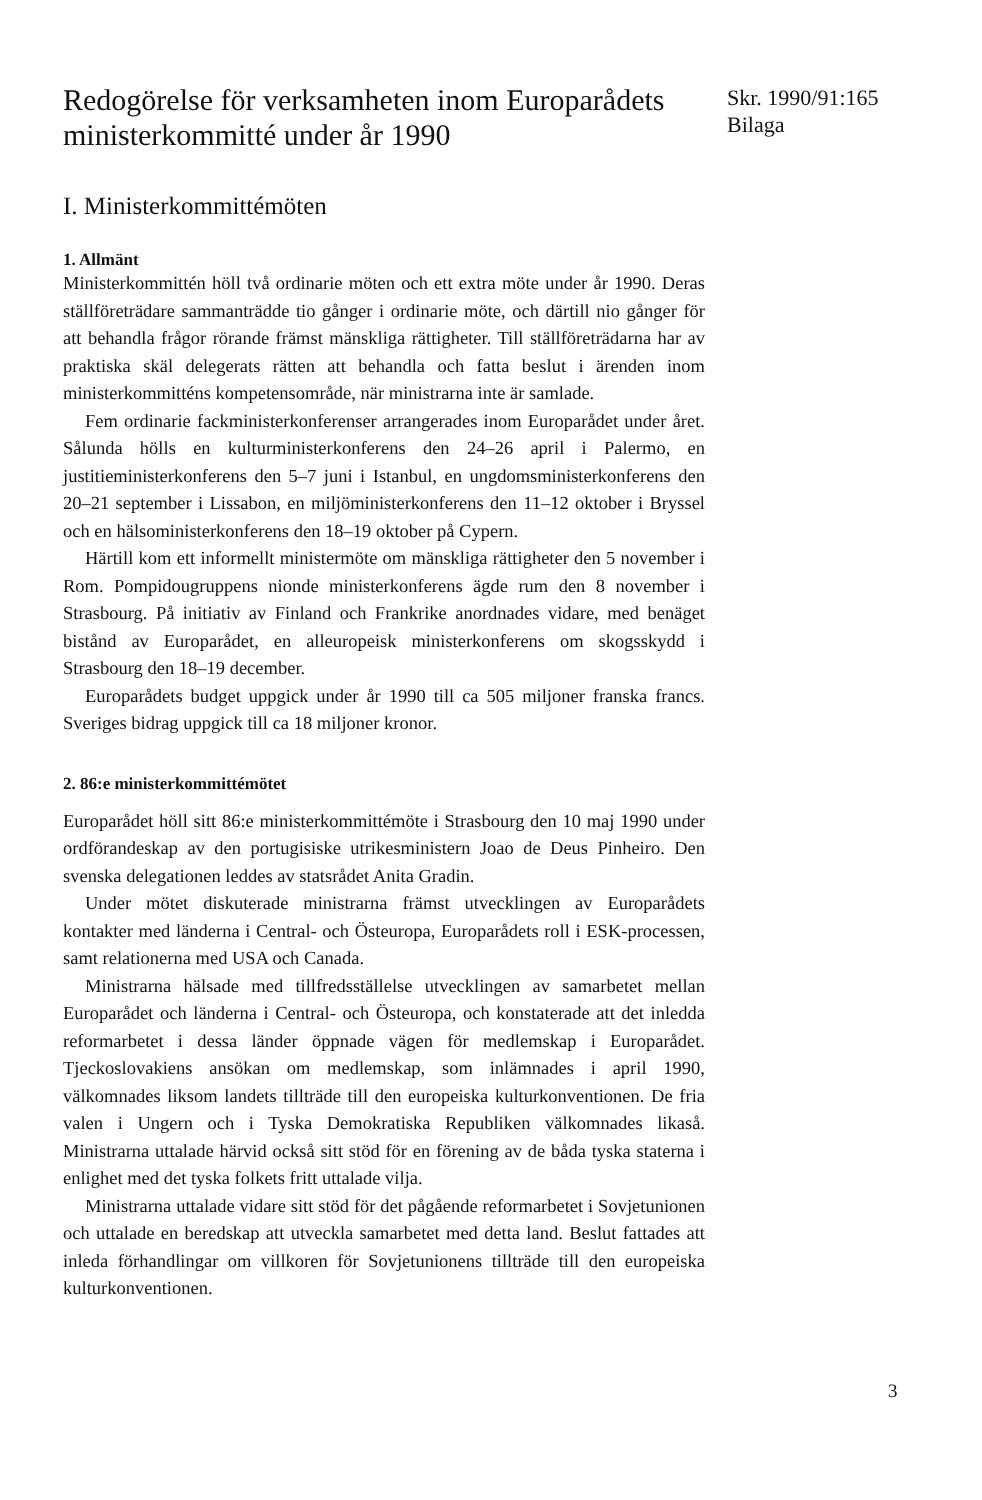Skr. 1990/91:165
Bilaga
Redogörelse för verksamheten inom Europarådets ministerkommitté under år 1990
I. Ministerkommittémöten
1. Allmänt
Ministerkommittén höll två ordinarie möten och ett extra möte under år 1990. Deras ställföreträdare sammanträdde tio gånger i ordinarie möte, och därtill nio gånger för att behandla frågor rörande främst mänskliga rättigheter. Till ställföreträdarna har av praktiska skäl delegerats rätten att behandla och fatta beslut i ärenden inom ministerkommitténs kompetensområde, när ministrarna inte är samlade.
Fem ordinarie fackministerkonferenser arrangerades inom Europarådet under året. Sålunda hölls en kulturministerkonferens den 24–26 april i Palermo, en justitieministerkonferens den 5–7 juni i Istanbul, en ungdomsministerkonferens den 20–21 september i Lissabon, en miljöministerkonferens den 11–12 oktober i Bryssel och en hälsoministerkonferens den 18–19 oktober på Cypern.
Härtill kom ett informellt ministermöte om mänskliga rättigheter den 5 november i Rom. Pompidougruppens nionde ministerkonferens ägde rum den 8 november i Strasbourg. På initiativ av Finland och Frankrike anordnades vidare, med benäget bistånd av Europarådet, en alleuropeisk ministerkonferens om skogsskydd i Strasbourg den 18–19 december.
Europarådets budget uppgick under år 1990 till ca 505 miljoner franska francs. Sveriges bidrag uppgick till ca 18 miljoner kronor.
2. 86:e ministerkommittémötet
Europarådet höll sitt 86:e ministerkommittémöte i Strasbourg den 10 maj 1990 under ordförandeskap av den portugisiske utrikesministern Joao de Deus Pinheiro. Den svenska delegationen leddes av statsrådet Anita Gradin.
Under mötet diskuterade ministrarna främst utvecklingen av Europarådets kontakter med länderna i Central- och Östeuropa, Europarådets roll i ESK-processen, samt relationerna med USA och Canada.
Ministrarna hälsade med tillfredsställelse utvecklingen av samarbetet mellan Europarådet och länderna i Central- och Östeuropa, och konstaterade att det inledda reformarbetet i dessa länder öppnade vägen för medlemskap i Europarådet. Tjeckoslovakiens ansökan om medlemskap, som inlämnades i april 1990, välkomnades liksom landets tillträde till den europeiska kulturkonventionen. De fria valen i Ungern och i Tyska Demokratiska Republiken välkomnades likaså. Ministrarna uttalade härvid också sitt stöd för en förening av de båda tyska staterna i enlighet med det tyska folkets fritt uttalade vilja.
Ministrarna uttalade vidare sitt stöd för det pågående reformarbetet i Sovjetunionen och uttalade en beredskap att utveckla samarbetet med detta land. Beslut fattades att inleda förhandlingar om villkoren för Sovjetunionens tillträde till den europeiska kulturkonventionen.
3